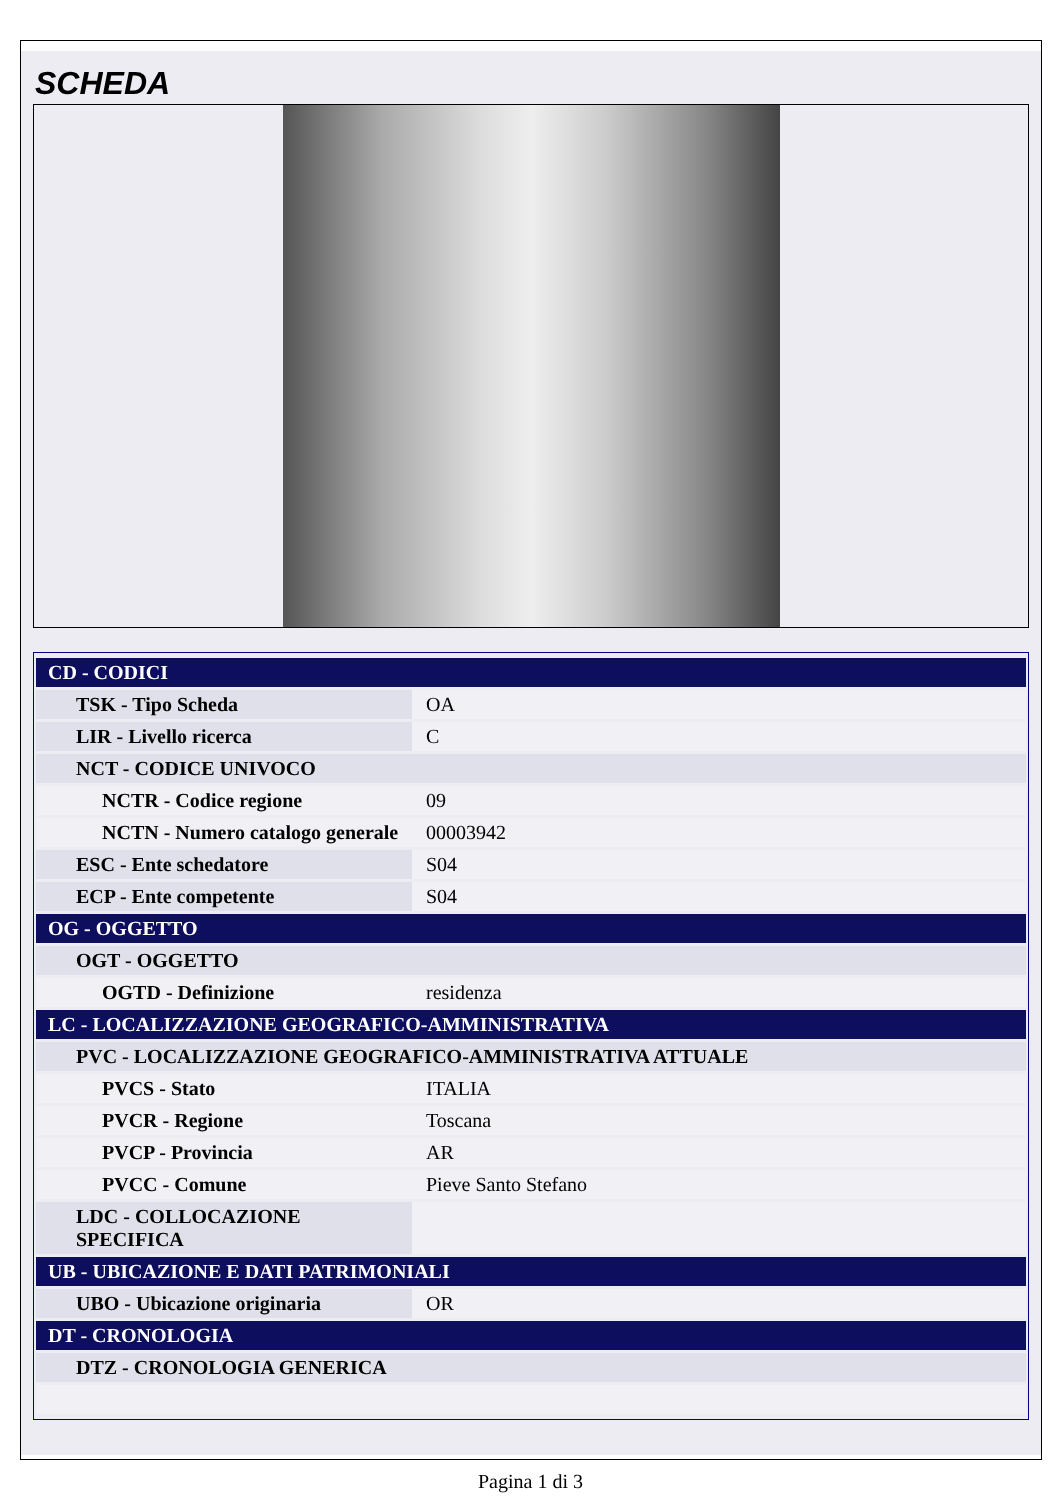SCHEDA
| CD - CODICI | |
| TSK - Tipo Scheda | OA |
| LIR - Livello ricerca | C |
| NCT - CODICE UNIVOCO | |
| NCTR - Codice regione | 09 |
| NCTN - Numero catalogo generale | 00003942 |
| ESC - Ente schedatore | S04 |
| ECP - Ente competente | S04 |
| OG - OGGETTO | |
| OGT - OGGETTO | |
| OGTD - Definizione | residenza |
| LC - LOCALIZZAZIONE GEOGRAFICO-AMMINISTRATIVA | |
| PVC - LOCALIZZAZIONE GEOGRAFICO-AMMINISTRATIVA ATTUALE | |
| PVCS - Stato | ITALIA |
| PVCR - Regione | Toscana |
| PVCP - Provincia | AR |
| PVCC - Comune | Pieve Santo Stefano |
| LDC - COLLOCAZIONE SPECIFICA | |
| UB - UBICAZIONE E DATI PATRIMONIALI | |
| UBO - Ubicazione originaria | OR |
| DT - CRONOLOGIA | |
| DTZ - CRONOLOGIA GENERICA | |
Pagina 1 di 3